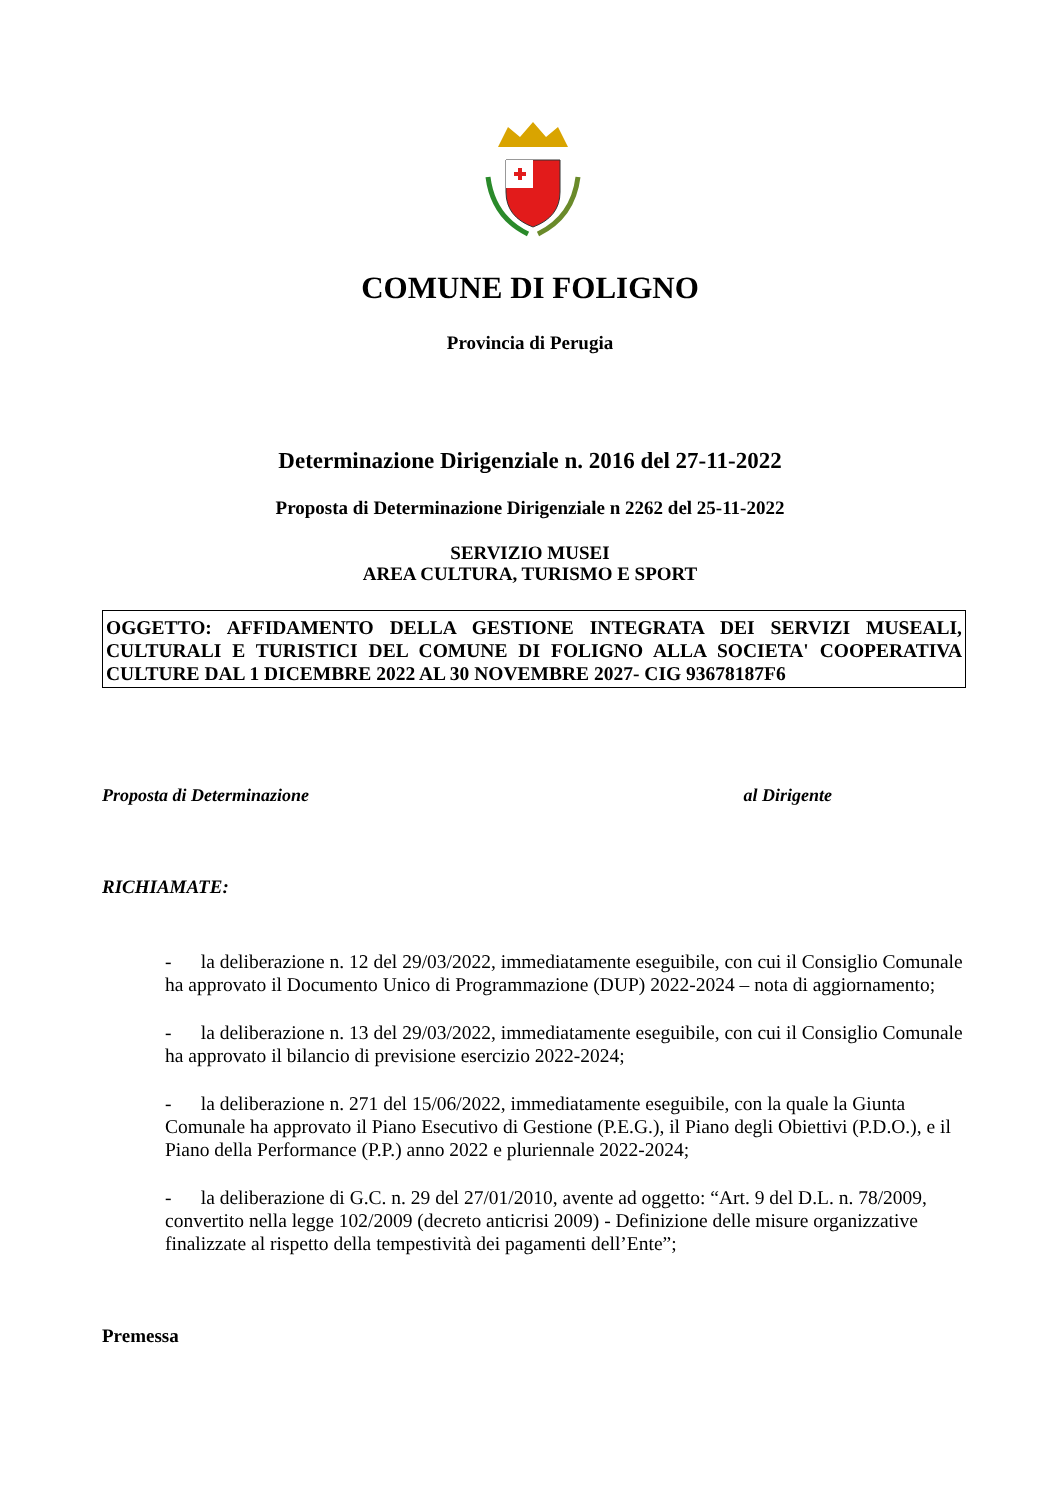COMUNE DI FOLIGNO
Provincia di Perugia
Determinazione Dirigenziale n. 2016 del 27-11-2022
Proposta di Determinazione Dirigenziale n 2262 del 25-11-2022
SERVIZIO MUSEI
AREA CULTURA, TURISMO E SPORT
OGGETTO: AFFIDAMENTO DELLA GESTIONE INTEGRATA DEI SERVIZI MUSEALI, CULTURALI E TURISTICI DEL COMUNE DI FOLIGNO ALLA SOCIETA' COOPERATIVA CULTURE DAL 1 DICEMBRE 2022 AL 30 NOVEMBRE 2027- CIG 93678187F6
Proposta di Determinazione al Dirigente
RICHIAMATE:
- la deliberazione n. 12 del 29/03/2022, immediatamente eseguibile, con cui il Consiglio Comunale ha approvato il Documento Unico di Programmazione (DUP) 2022-2024 – nota di aggiornamento;
- la deliberazione n. 13 del 29/03/2022, immediatamente eseguibile, con cui il Consiglio Comunale ha approvato il bilancio di previsione esercizio 2022-2024;
- la deliberazione n. 271 del 15/06/2022, immediatamente eseguibile, con la quale la Giunta Comunale ha approvato il Piano Esecutivo di Gestione (P.E.G.), il Piano degli Obiettivi (P.D.O.), e il Piano della Performance (P.P.) anno 2022 e pluriennale 2022-2024;
- la deliberazione di G.C. n. 29 del 27/01/2010, avente ad oggetto: “Art. 9 del D.L. n. 78/2009, convertito nella legge 102/2009 (decreto anticrisi 2009) - Definizione delle misure organizzative finalizzate al rispetto della tempestività dei pagamenti dell’Ente”;
Premessa